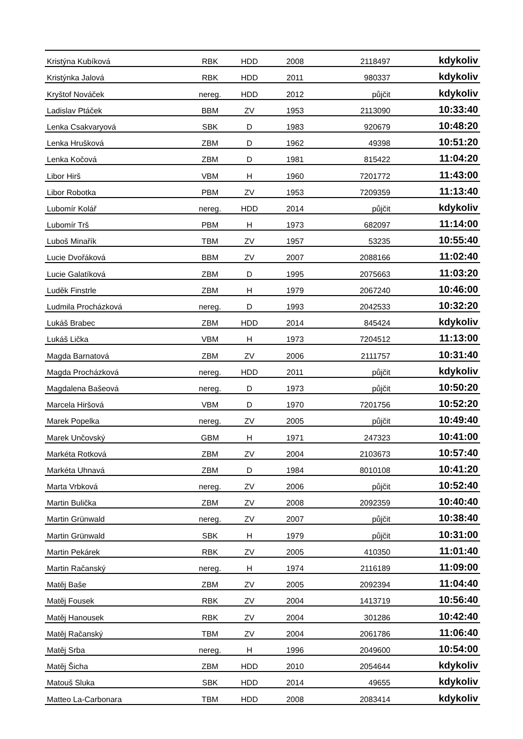| Kristýna Kubíková | RBK | HDD | 2008 | 2118497 | kdykoliv |
| Kristýnka Jalová | RBK | HDD | 2011 | 980337 | kdykoliv |
| Kryštof Nováček | nereg. | HDD | 2012 | půjčit | kdykoliv |
| Ladislav Ptáček | BBM | ZV | 1953 | 2113090 | 10:33:40 |
| Lenka Csakvaryová | SBK | D | 1983 | 920679 | 10:48:20 |
| Lenka Hrušková | ZBM | D | 1962 | 49398 | 10:51:20 |
| Lenka Kočová | ZBM | D | 1981 | 815422 | 11:04:20 |
| Libor Hirš | VBM | H | 1960 | 7201772 | 11:43:00 |
| Libor Robotka | PBM | ZV | 1953 | 7209359 | 11:13:40 |
| Lubomír Kolář | nereg. | HDD | 2014 | půjčit | kdykoliv |
| Lubomír Trš | PBM | H | 1973 | 682097 | 11:14:00 |
| Luboš Minařík | TBM | ZV | 1957 | 53235 | 10:55:40 |
| Lucie Dvořáková | BBM | ZV | 2007 | 2088166 | 11:02:40 |
| Lucie Galatíková | ZBM | D | 1995 | 2075663 | 11:03:20 |
| Luděk Finstrle | ZBM | H | 1979 | 2067240 | 10:46:00 |
| Ludmila Procházková | nereg. | D | 1993 | 2042533 | 10:32:20 |
| Lukáš Brabec | ZBM | HDD | 2014 | 845424 | kdykoliv |
| Lukáš Lička | VBM | H | 1973 | 7204512 | 11:13:00 |
| Magda Barnatová | ZBM | ZV | 2006 | 2111757 | 10:31:40 |
| Magda Procházková | nereg. | HDD | 2011 | půjčit | kdykoliv |
| Magdalena Bašeová | nereg. | D | 1973 | půjčit | 10:50:20 |
| Marcela Hiršová | VBM | D | 1970 | 7201756 | 10:52:20 |
| Marek Popelka | nereg. | ZV | 2005 | půjčit | 10:49:40 |
| Marek Unčovský | GBM | H | 1971 | 247323 | 10:41:00 |
| Markéta Rotková | ZBM | ZV | 2004 | 2103673 | 10:57:40 |
| Markéta Uhnavá | ZBM | D | 1984 | 8010108 | 10:41:20 |
| Marta Vrbková | nereg. | ZV | 2006 | půjčit | 10:52:40 |
| Martin Bulička | ZBM | ZV | 2008 | 2092359 | 10:40:40 |
| Martin Grünwald | nereg. | ZV | 2007 | půjčit | 10:38:40 |
| Martin Grünwald | SBK | H | 1979 | půjčit | 10:31:00 |
| Martin Pekárek | RBK | ZV | 2005 | 410350 | 11:01:40 |
| Martin Račanský | nereg. | H | 1974 | 2116189 | 11:09:00 |
| Matěj Baše | ZBM | ZV | 2005 | 2092394 | 11:04:40 |
| Matěj Fousek | RBK | ZV | 2004 | 1413719 | 10:56:40 |
| Matěj Hanousek | RBK | ZV | 2004 | 301286 | 10:42:40 |
| Matěj Račanský | TBM | ZV | 2004 | 2061786 | 11:06:40 |
| Matěj Srba | nereg. | H | 1996 | 2049600 | 10:54:00 |
| Matěj Šicha | ZBM | HDD | 2010 | 2054644 | kdykoliv |
| Matouš Sluka | SBK | HDD | 2014 | 49655 | kdykoliv |
| Matteo La-Carbonara | TBM | HDD | 2008 | 2083414 | kdykoliv |